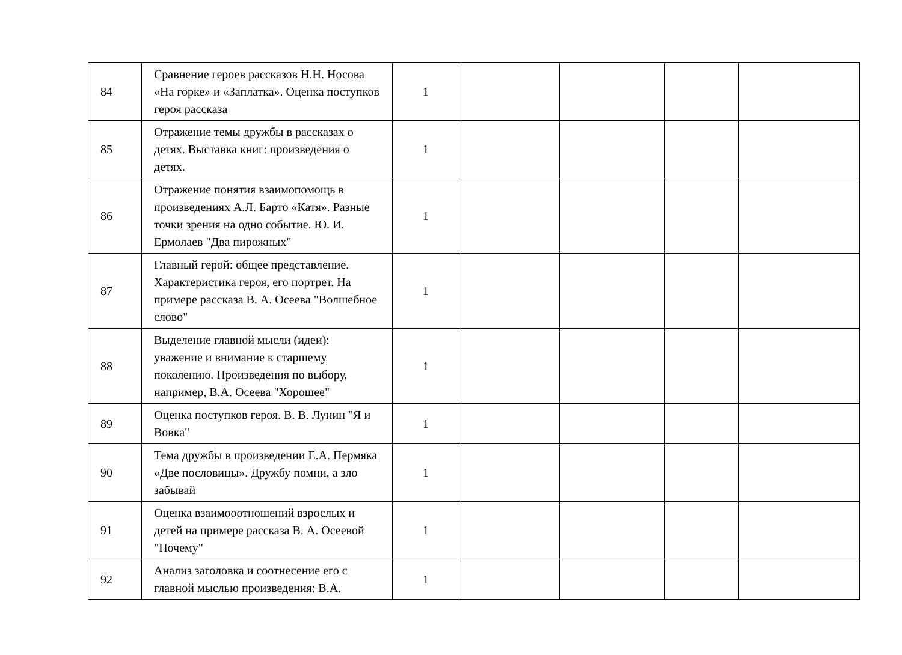| 84 | Сравнение героев рассказов Н.Н. Носова «На горке» и «Заплатка». Оценка поступков героя рассказа | 1 | | | | |
| 85 | Отражение темы дружбы в рассказах о детях. Выставка книг: произведения о детях. | 1 | | | | |
| 86 | Отражение понятия взаимопомощь в произведениях А.Л. Барто «Катя». Разные точки зрения на одно событие. Ю. И. Ермолаев "Два пирожных" | 1 | | | | |
| 87 | Главный герой: общее представление. Характеристика героя, его портрет. На примере рассказа В. А. Осеева "Волшебное слово" | 1 | | | | |
| 88 | Выделение главной мысли (идеи): уважение и внимание к старшему поколению. Произведения по выбору, например, В.А. Осеева "Хорошее" | 1 | | | | |
| 89 | Оценка поступков героя. В. В. Лунин "Я и Вовка" | 1 | | | | |
| 90 | Тема дружбы в произведении Е.А. Пермяка «Две пословицы». Дружбу помни, а зло забывай | 1 | | | | |
| 91 | Оценка взаимооотношений взрослых и детей на примере рассказа В. А. Осеевой "Почему" | 1 | | | | |
| 92 | Анализ заголовка и соотнесение его с главной мыслью произведения: В.А. | 1 | | | | |